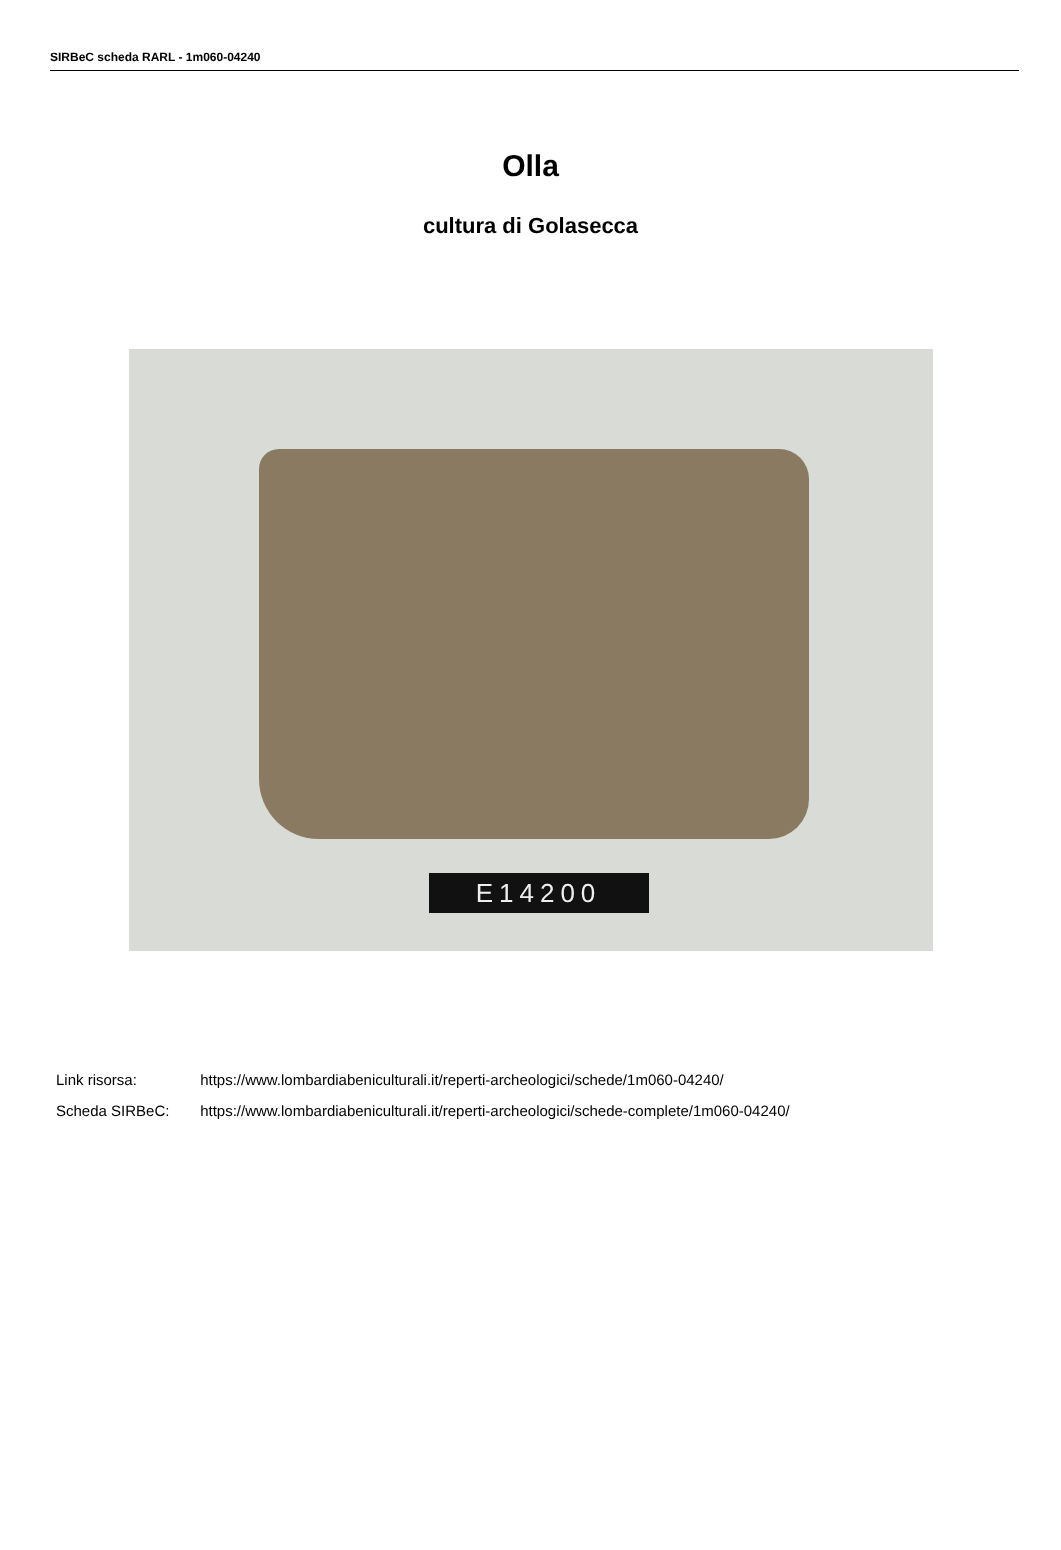SIRBeC scheda RARL - 1m060-04240
Olla
cultura di Golasecca
E14200
Link risorsa: https://www.lombardiabeniculturali.it/reperti-archeologici/schede/1m060-04240/
Scheda SIRBeC: https://www.lombardiabeniculturali.it/reperti-archeologici/schede-complete/1m060-04240/